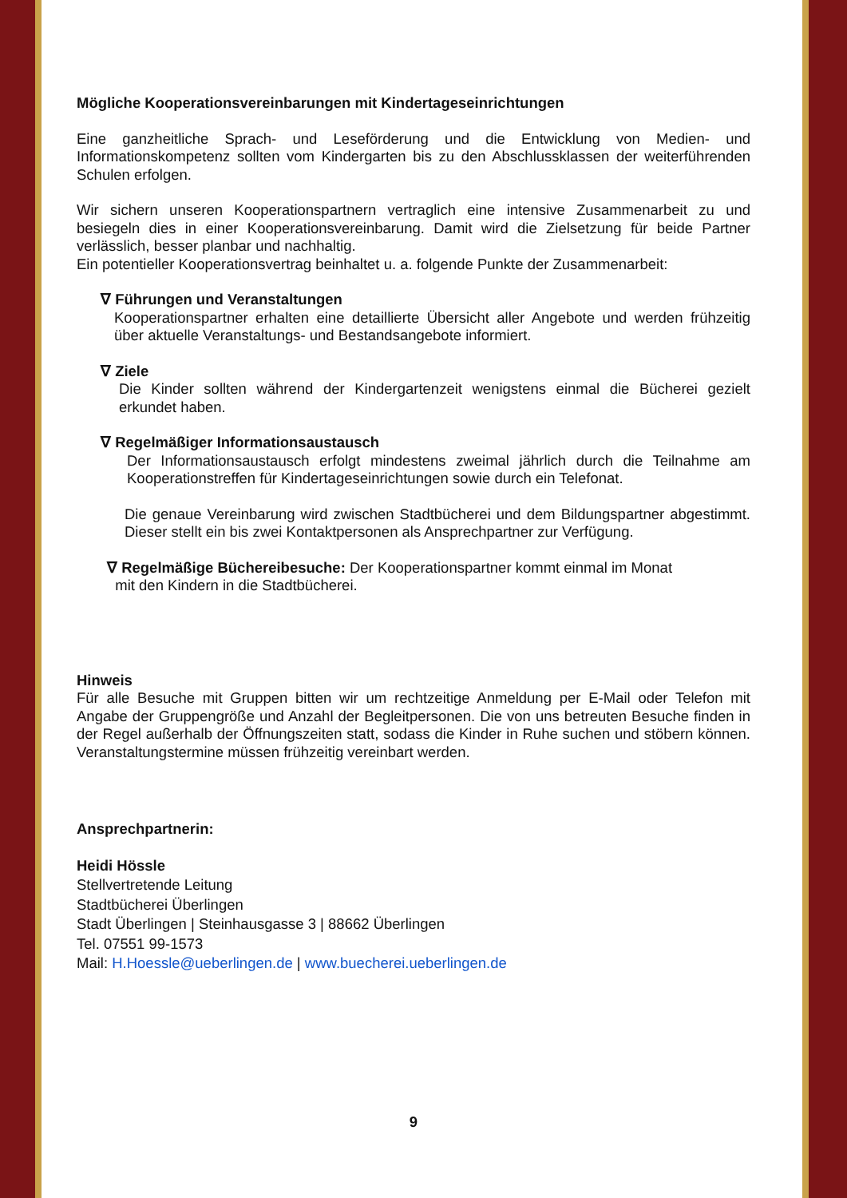Mögliche Kooperationsvereinbarungen mit Kindertageseinrichtungen
Eine ganzheitliche Sprach- und Leseförderung und die Entwicklung von Medien- und Informationskompetenz sollten vom Kindergarten bis zu den Abschlussklassen der weiterführenden Schulen erfolgen.
Wir sichern unseren Kooperationspartnern vertraglich eine intensive Zusammenarbeit zu und besiegeln dies in einer Kooperationsvereinbarung. Damit wird die Zielsetzung für beide Partner verlässlich, besser planbar und nachhaltig.
Ein potentieller Kooperationsvertrag beinhaltet u. a. folgende Punkte der Zusammenarbeit:
∇ Führungen und Veranstaltungen
Kooperationspartner erhalten eine detaillierte Übersicht aller Angebote und werden frühzeitig über aktuelle Veranstaltungs- und Bestandsangebote informiert.
∇ Ziele
Die Kinder sollten während der Kindergartenzeit wenigstens einmal die Bücherei gezielt erkundet haben.
∇ Regelmäßiger Informationsaustausch
Der Informationsaustausch erfolgt mindestens zweimal jährlich durch die Teilnahme am Kooperationstreffen für Kindertageseinrichtungen sowie durch ein Telefonat.
Die genaue Vereinbarung wird zwischen Stadtbücherei und dem Bildungspartner abgestimmt. Dieser stellt ein bis zwei Kontaktpersonen als Ansprechpartner zur Verfügung.
∇ Regelmäßige Büchereibesuche: Der Kooperationspartner kommt einmal im Monat
mit den Kindern in die Stadtbücherei.
Hinweis
Für alle Besuche mit Gruppen bitten wir um rechtzeitige Anmeldung per E-Mail oder Telefon mit Angabe der Gruppengröße und Anzahl der Begleitpersonen. Die von uns betreuten Besuche finden in der Regel außerhalb der Öffnungszeiten statt, sodass die Kinder in Ruhe suchen und stöbern können. Veranstaltungstermine müssen frühzeitig vereinbart werden.
Ansprechpartnerin:
Heidi Hössle
Stellvertretende Leitung
Stadtbücherei Überlingen
Stadt Überlingen | Steinhausgasse 3 | 88662 Überlingen
Tel. 07551 99-1573
Mail: H.Hoessle@ueberlingen.de | www.buecherei.ueberlingen.de
9